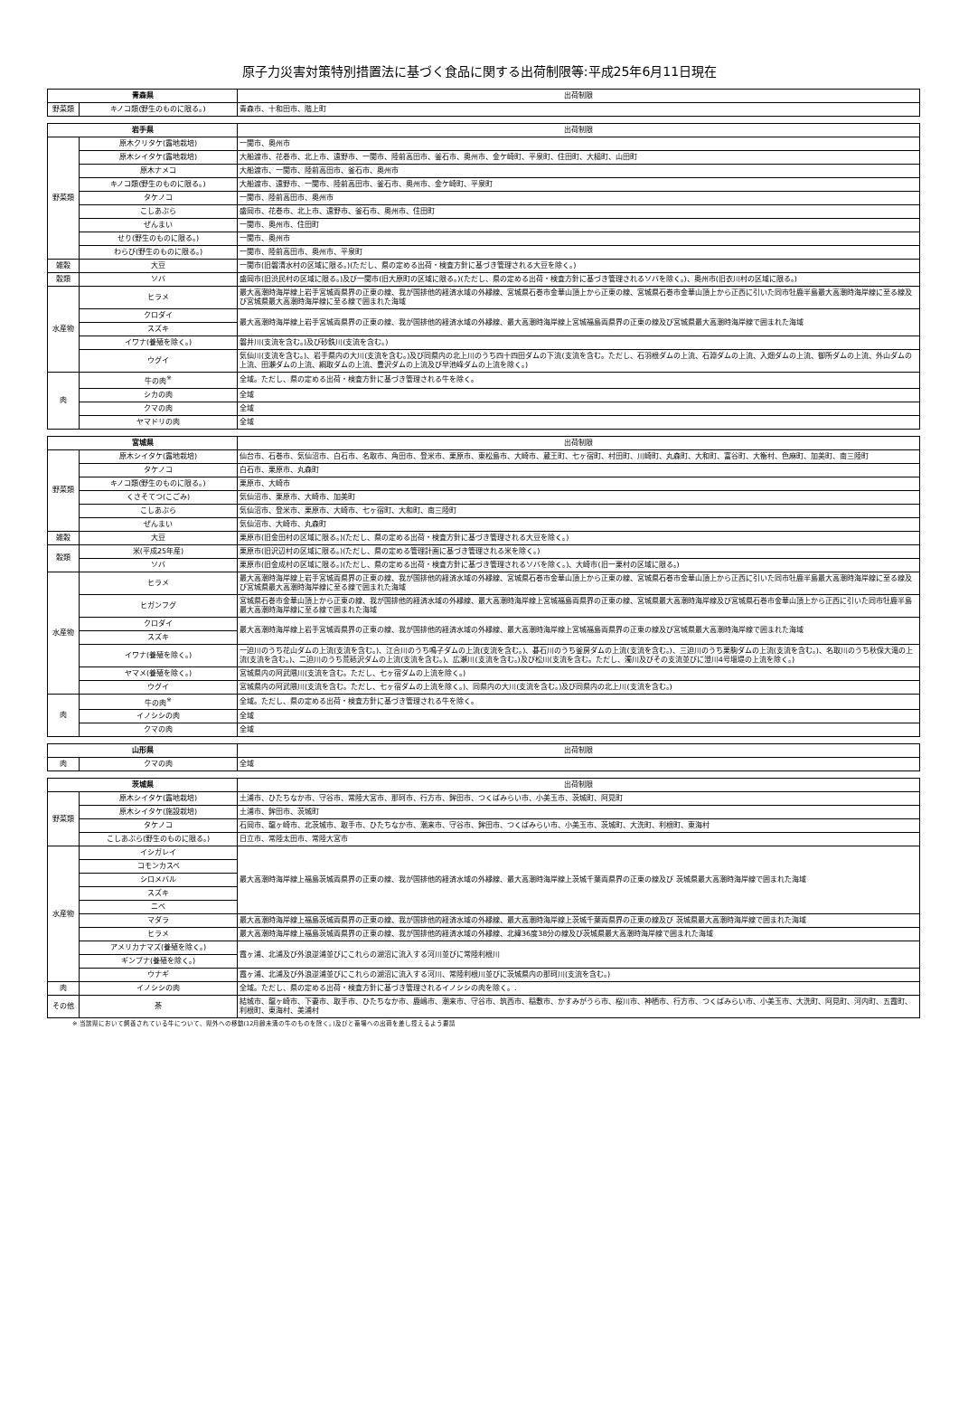原子力災害対策特別措置法に基づく食品に関する出荷制限等:平成25年6月11日現在
| 青森県 | | 出荷制限 |
| --- | --- | --- |
| 野菜類 | キノコ類(野生のものに限る。) | 青森市、十和田市、階上町 |
| 岩手県 | | 出荷制限 |
| --- | --- | --- |
| 野菜類 | 原木クリタケ(露地栽培) | 一関市、奥州市 |
| | 原木シイタケ(露地栽培) | 大船渡市、花巻市、北上市、遠野市、一関市、陸前高田市、釜石市、奥州市、金ケ崎町、平泉町、住田町、大槌町、山田町 |
| | 原木ナメコ | 大船渡市、一関市、陸前高田市、釜石市、奥州市 |
| | キノコ類(野生のものに限る。) | 大船渡市、遠野市、一関市、陸前高田市、釜石市、奥州市、金ケ崎町、平泉町 |
| | タケノコ | 一関市、陸前高田市、奥州市 |
| | こしあぶら | 盛岡市、花巻市、北上市、遠野市、釜石市、奥州市、住田町 |
| | ぜんまい | 一関市、奥州市、住田町 |
| | せり(野生のものに限る。) | 一関市、奥州市 |
| | わらび(野生のものに限る。) | 一関市、陸前高田市、奥州市、平泉町 |
| 雑穀 | 大豆 | 一関市(旧磐清水村の区域に限る。)(ただし、県の定める出荷・検査方針に基づき管理される大豆を除く。) |
| 穀類 | ソバ | 盛岡市(旧渋民村の区域に限る。)及び一関市(旧大原町の区域に限る。)(ただし、県の定める出荷・検査方針に基づき管理されるソバを除く。)、奥州市(旧衣川村の区域に限る。) |
| 水産物 | ヒラメ | 最大高潮時海岸線上岩手宮城両県界の正東の線、我が国排他的経済水域の外縁線、宮城県石巻市金華山頂上から正東の線、宮城県石巻市金華山頂上から正西に引いた同市牡鹿半島最大高潮時海岸線に至る線及び宮城県最大高潮時海岸線に至る線で囲まれた海域 |
| | クロダイ | 最大高潮時海岸線上岩手宮城両県界の正東の線、我が国排他的経済水域の外縁線、最大高潮時海岸線上宮城福島両県界の正東の線及び宮城県最大高潮時海岸線で囲まれた海域 |
| | スズキ | |
| | イワナ(養殖を除く。) | 磐井川(支流を含む。)及び砂鉄川(支流を含む。) |
| | ウグイ | 気仙川(支流を含む。)、岩手県内の大川(支流を含む。)及び同県内の北上川のうち四十四田ダムの下流(支流を含む。ただし、石羽根ダムの上流、石淵ダムの上流、入畑ダムの上流、御所ダムの上流、外山ダムの上流、田瀬ダムの上流、綱取ダムの上流、豊沢ダムの上流及び早池峰ダムの上流を除く。) |
| 肉 | 牛の肉<sup>※</sup> | 全域。ただし、県の定める出荷・検査方針に基づき管理される牛を除く。 |
| | シカの肉 | 全域 |
| | クマの肉 | 全域 |
| | ヤマドリの肉 | 全域 |
| 宮城県 | | 出荷制限 |
| --- | --- | --- |
| 野菜類 | 原木シイタケ(露地栽培) | 仙台市、石巻市、気仙沼市、白石市、名取市、角田市、登米市、栗原市、東松島市、大崎市、蔵王町、七ヶ宿町、村田町、川崎町、丸森町、大和町、富谷町、大衡村、色麻町、加美町、南三陸町 |
| | タケノコ | 白石市、栗原市、丸森町 |
| | キノコ類(野生のものに限る。) | 栗原市、大崎市 |
| | くさそてつ(こごみ) | 気仙沼市、栗原市、大崎市、加美町 |
| | こしあぶら | 気仙沼市、登米市、栗原市、大崎市、七ヶ宿町、大和町、南三陸町 |
| | ぜんまい | 気仙沼市、大崎市、丸森町 |
| 雑穀 | 大豆 | 栗原市(旧金田村の区域に限る。)(ただし、県の定める出荷・検査方針に基づき管理される大豆を除く。) |
| 穀類 | 米(平成25年産) | 栗原市(旧沢辺村の区域に限る。)(ただし、県の定める管理計画に基づき管理される米を除く。) |
| | ソバ | 栗原市(旧金成村の区域に限る。)(ただし、県の定める出荷・検査方針に基づき管理されるソバを除く。)、大崎市(旧一栗村の区域に限る。) |
| 水産物 | ヒラメ | 最大高潮時海岸線上岩手宮城両県界の正東の線、我が国排他的経済水域の外縁線、宮城県石巻市金華山頂上から正東の線、宮城県石巻市金華山頂上から正西に引いた同市牡鹿半島最大高潮時海岸線に至る線及び宮城県最大高潮時海岸線に至る線で囲まれた海域 |
| | ヒガンフグ | 宮城県石巻市金華山頂上から正東の線、我が国排他的経済水域の外縁線、最大高潮時海岸線上宮城福島両県界の正東の線、宮城県最大高潮時海岸線及び宮城県石巻市金華山頂上から正西に引いた同市牡鹿半島最大高潮時海岸線に至る線で囲まれた海域 |
| | クロダイ | 最大高潮時海岸線上岩手宮城両県界の正東の線、我が国排他的経済水域の外縁線、最大高潮時海岸線上宮城福島両県界の正東の線及び宮城県最大高潮時海岸線で囲まれた海域 |
| | スズキ | |
| | イワナ(養殖を除く。) | 一迫川のうち花山ダムの上流(支流を含む。)、江合川のうち鳴子ダムの上流(支流を含む。)、碁石川のうち釜房ダムの上流(支流を含む。)、三迫川のうち栗駒ダムの上流(支流を含む。)、名取川のうち秋保大滝の上流(支流を含む。)、二迫川のうち荒砥沢ダムの上流(支流を含む。)、広瀬川(支流を含む。)及び松川(支流を含む。ただし、濁川及びその支流並びに澄川4号堰堤の上流を除く。) |
| | ヤマメ(養殖を除く。) | 宮城県内の阿武隈川(支流を含む。ただし、七ヶ宿ダムの上流を除く。) |
| | ウグイ | 宮城県内の阿武隈川(支流を含む。ただし、七ヶ宿ダムの上流を除く。)、同県内の大川(支流を含む。)及び同県内の北上川(支流を含む。) |
| 肉 | 牛の肉<sup>※</sup> | 全域。ただし、県の定める出荷・検査方針に基づき管理される牛を除く。 |
| | イノシシの肉 | 全域 |
| | クマの肉 | 全域 |
| 山形県 | | 出荷制限 |
| --- | --- | --- |
| 肉 | クマの肉 | 全域 |
| 茨城県 | | 出荷制限 |
| --- | --- | --- |
| 野菜類 | 原木シイタケ(露地栽培) | 土浦市、ひたちなか市、守谷市、常陸大宮市、那珂市、行方市、鉾田市、つくばみらい市、小美玉市、茨城町、阿見町 |
| | 原木シイタケ(施設栽培) | 土浦市、鉾田市、茨城町 |
| | タケノコ | 石岡市、龍ヶ崎市、北茨城市、取手市、ひたちなか市、潮来市、守谷市、鉾田市、つくばみらい市、小美玉市、茨城町、大洗町、利根町、東海村 |
| | こしあぶら(野生のものに限る。) | 日立市、常陸太田市、常陸大宮市 |
| 水産物 | イシガレイ | 最大高潮時海岸線上福島茨城両県界の正東の線、我が国排他的経済水域の外縁線、最大高潮時海岸線上茨城千葉両県界の正東の線及び 茨城県最大高潮時海岸線で囲まれた海域 |
| | コモンカスベ | |
| | シロメバル | |
| | スズキ | |
| | ニベ | |
| | マダラ | 最大高潮時海岸線上福島茨城両県界の正東の線、我が国排他的経済水域の外縁線、最大高潮時海岸線上茨城千葉両県界の正東の線及び 茨城県最大高潮時海岸線で囲まれた海域 |
| | ヒラメ | 最大高潮時海岸線上福島茨城両県界の正東の線、我が国排他的経済水域の外縁線、北緯36度38分の線及び茨城県最大高潮時海岸線で囲まれた海域 |
| | アメリカナマズ(養殖を除く。) | 霞ヶ浦、北浦及び外浪逆浦並びにこれらの湖沼に流入する河川並びに常陸利根川 |
| | ギンブナ(養殖を除く。) | |
| | ウナギ | 霞ヶ浦、北浦及び外浪逆浦並びにこれらの湖沼に流入する河川、常陸利根川並びに茨城県内の那珂川(支流を含む。) |
| 肉 | イノシシの肉 | 全域。ただし、県の定める出荷・検査方針に基づき管理されるイノシシの肉を除く。. |
| その他 | 茶 | 結城市、龍ヶ崎市、下妻市、取手市、ひたちなか市、鹿嶋市、潮来市、守谷市、筑西市、稲敷市、かすみがうら市、桜川市、神栖市、行方市、つくばみらい市、小美玉市、大洗町、阿見町、河内町、五霞町、利根町、東海村、美浦村 |
※ 当該県において飼養されている牛について、県外への移動(12月齢未満の牛のものを除く。)及びと畜場への出荷を差し控えるよう要請